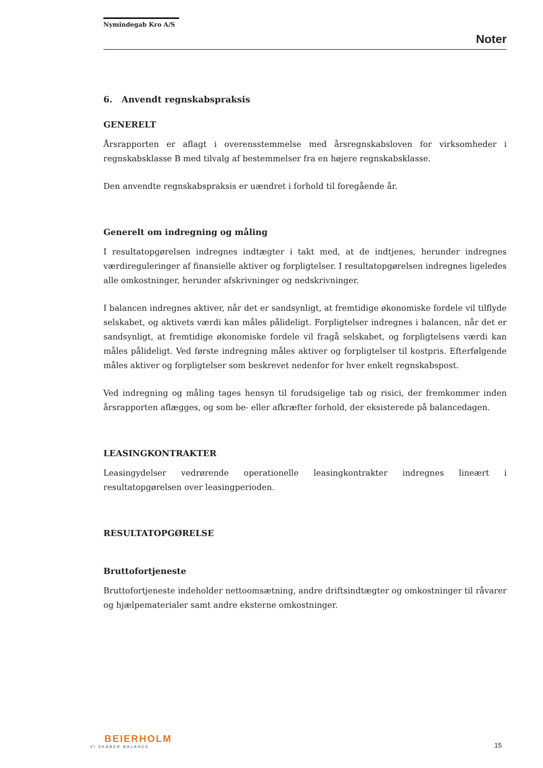Nymindegab Kro A/S
Noter
6. Anvendt regnskabspraksis
GENERELT
Årsrapporten er aflagt i overensstemmelse med årsregnskabsloven for virksomheder i regnskabsklasse B med tilvalg af bestemmelser fra en højere regnskabsklasse.
Den anvendte regnskabspraksis er uændret i forhold til foregående år.
Generelt om indregning og måling
I resultatopgørelsen indregnes indtægter i takt med, at de indtjenes, herunder indregnes værdireguleringer af finansielle aktiver og forpligtelser. I resultatopgørelsen indregnes ligeledes alle omkostninger, herunder afskrivninger og nedskrivninger.
I balancen indregnes aktiver, når det er sandsynligt, at fremtidige økonomiske fordele vil tilflyde selskabet, og aktivets værdi kan måles pålideligt. Forpligtelser indregnes i balancen, når det er sandsynligt, at fremtidige økonomiske fordele vil fragå selskabet, og forpligtelsens værdi kan måles pålideligt. Ved første indregning måles aktiver og forpligtelser til kostpris. Efterfølgende måles aktiver og forpligtelser som beskrevet nedenfor for hver enkelt regnskabspost.
Ved indregning og måling tages hensyn til forudsigelige tab og risici, der fremkommer inden årsrapporten aflægges, og som be- eller afkræfter forhold, der eksisterede på balancedagen.
LEASINGKONTRAKTER
Leasingydelser vedrørende operationelle leasingkontrakter indregnes lineært i resultatopgørelsen over leasingperioden.
RESULTATOPGØRELSE
Bruttofortjeneste
Bruttofortjeneste indeholder nettoomsætning, andre driftsindtægter og omkostninger til råvarer og hjælpematerialer samt andre eksterne omkostninger.
BEIERHOLM
VI SKABER BALANCE
15